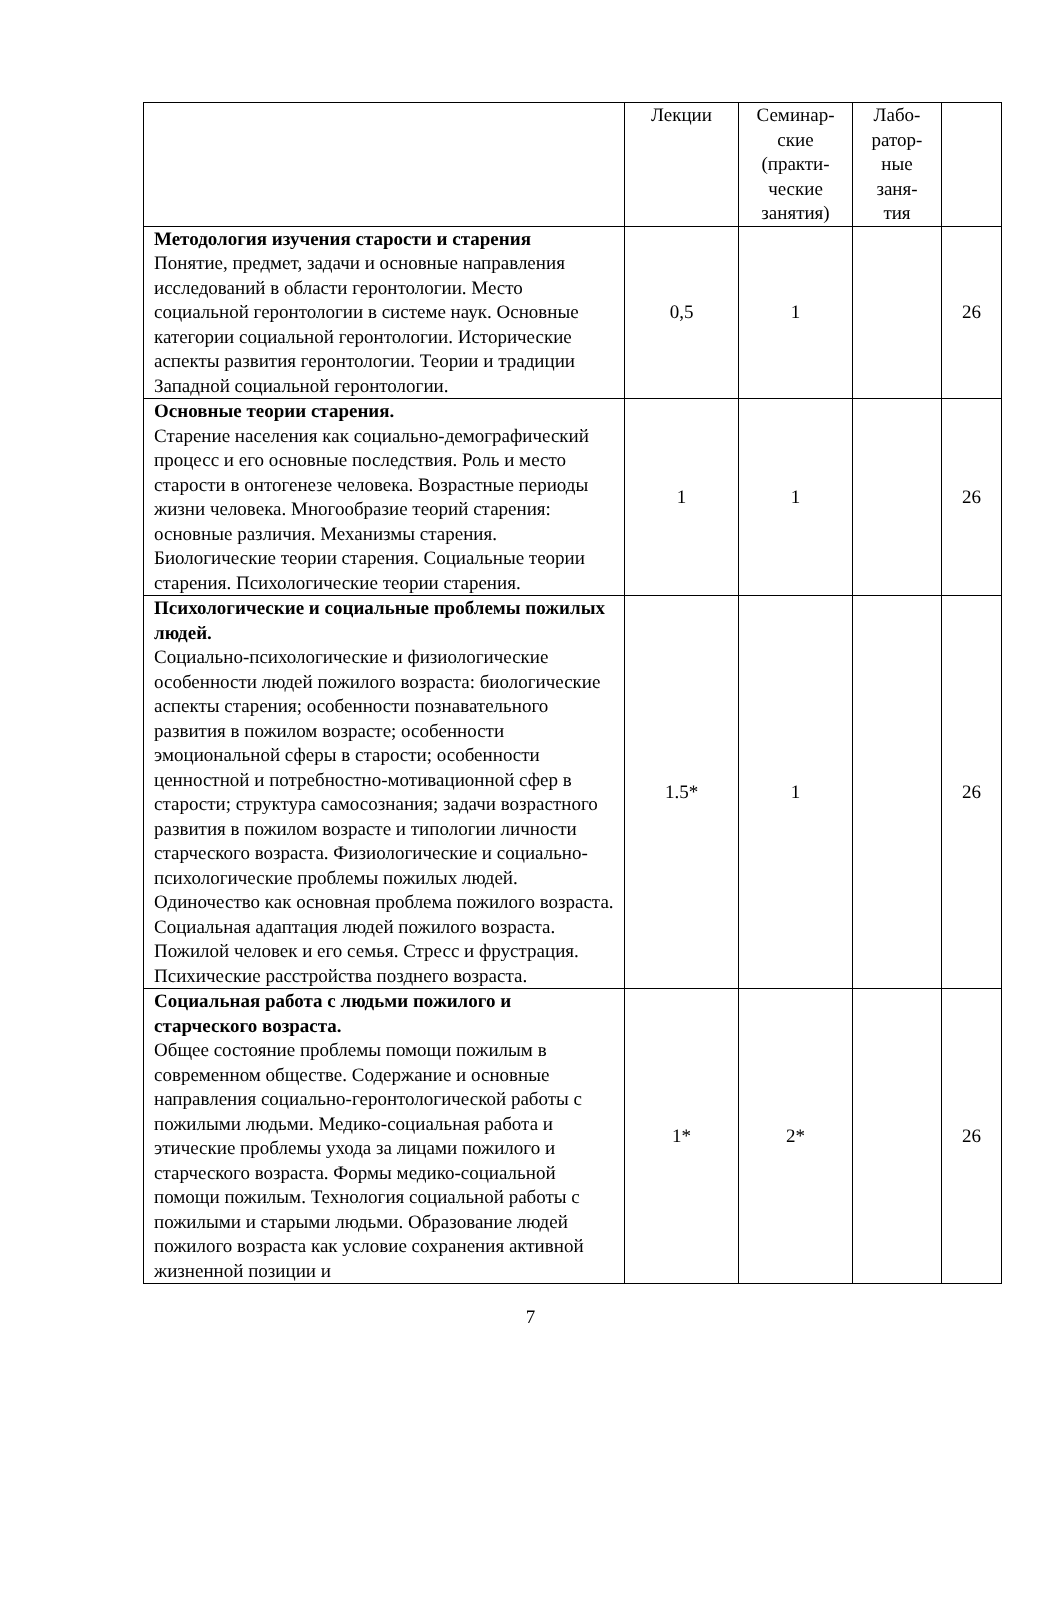| | Лекции | Семинар-ские (практи-ческие занятия) | Лабо-ратор-ные заня-тия | |
| --- | --- | --- | --- | --- |
| Методология изучения старости и старения Понятие, предмет, задачи и основные направления исследований в области геронтологии. Место социальной геронтологии в системе наук. Основные категории социальной геронтологии. Исторические аспекты развития геронтологии. Теории и традиции Западной социальной геронтологии. | 0,5 | 1 | | 26 |
| Основные теории старения. Старение населения как социально-демографический процесс и его основные последствия. Роль и место старости в онтогенезе человека. Возрастные периоды жизни человека. Многообразие теорий старения: основные различия. Механизмы старения. Биологические теории старения. Социальные теории старения. Психологические теории старения. | 1 | 1 | | 26 |
| Психологические и социальные проблемы пожилых людей. Социально-психологические и физиологические особенности людей пожилого возраста: биологические аспекты старения; особенности познавательного развития в пожилом возрасте; особенности эмоциональной сферы в старости; особенности ценностной и потребностно-мотивационной сфер в старости; структура самосознания; задачи возрастного развития в пожилом возрасте и типологии личности старческого возраста. Физиологические и социально-психологические проблемы пожилых людей. Одиночество как основная проблема пожилого возраста. Социальная адаптация людей пожилого возраста. Пожилой человек и его семья. Стресс и фрустрация. Психические расстройства позднего возраста. | 1.5* | 1 | | 26 |
| Социальная работа с людьми пожилого и старческого возраста. Общее состояние проблемы помощи пожилым в современном обществе. Содержание и основные направления социально-геронтологической работы с пожилыми людьми. Медико-социальная работа и этические проблемы ухода за лицами пожилого и старческого возраста. Формы медико-социальной помощи пожилым. Технология социальной работы с пожилыми и старыми людьми. Образование людей пожилого возраста как условие сохранения активной жизненной позиции и | 1* | 2* | | 26 |
7